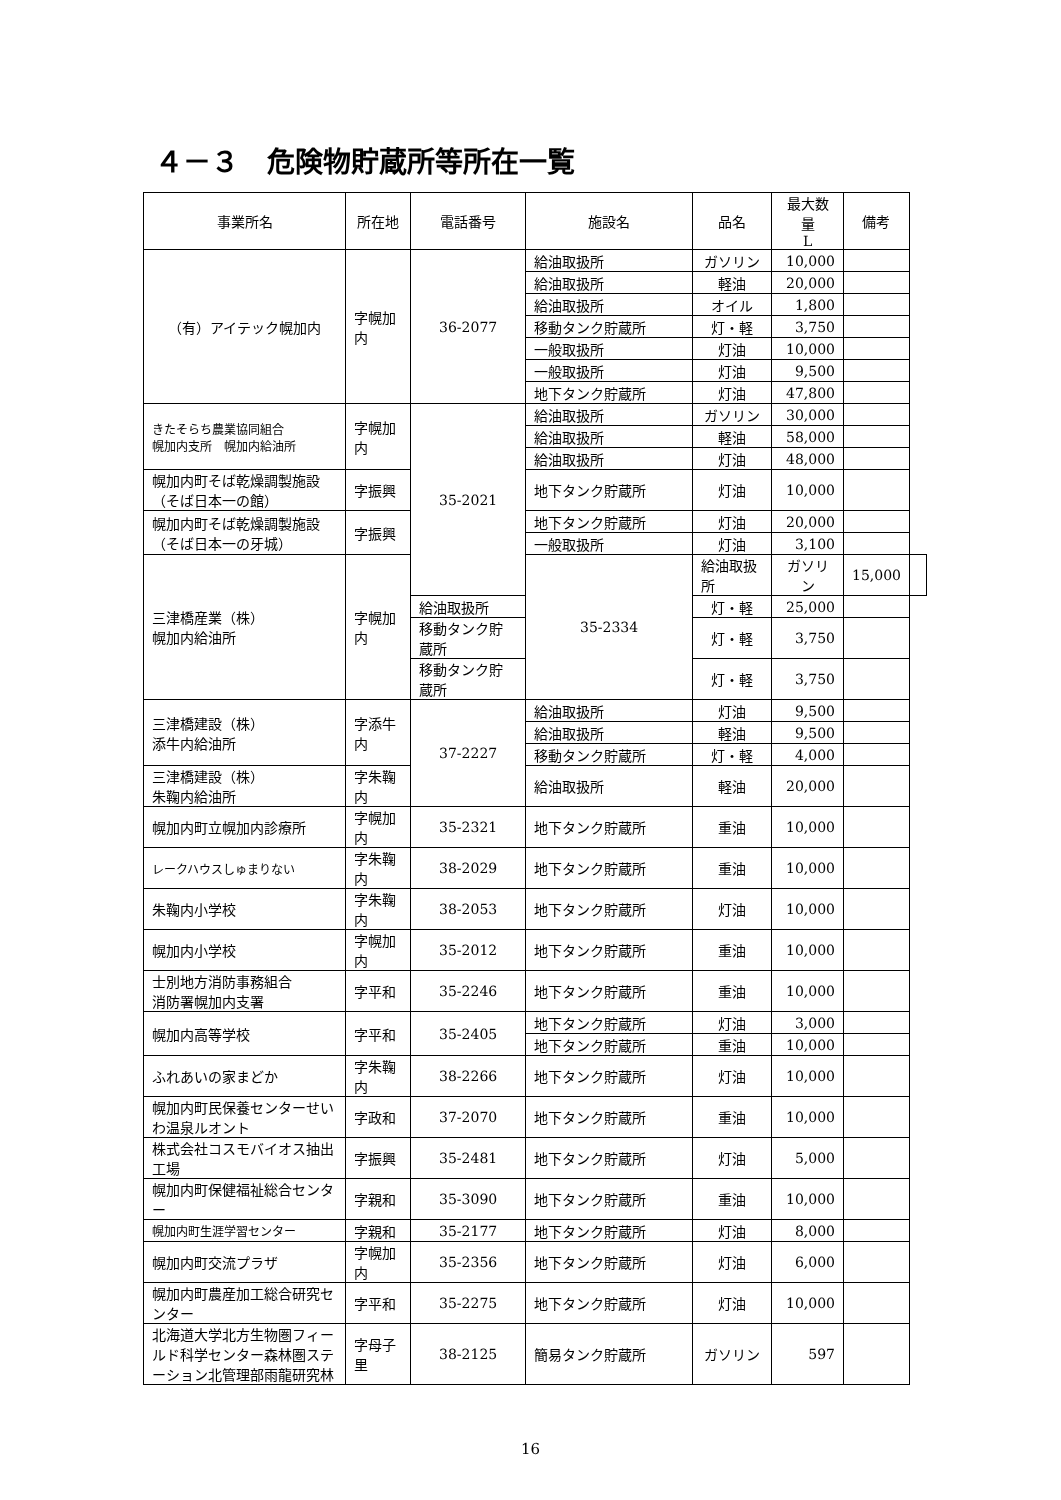４－３　危険物貯蔵所等所在一覧
| 事業所名 | 所在地 | 電話番号 | 施設名 | 品名 | 最大数量 L | 備考 | |
| --- | --- | --- | --- | --- | --- | --- | --- |
| （有）アイテック幌加内 | 字幌加内 | 36-2077 | 給油取扱所 | ガソリン | 10,000 | | |
| | | | 給油取扱所 | 軽油 | 20,000 | | |
| | | | 給油取扱所 | オイル | 1,800 | | |
| | | | 移動タンク貯蔵所 | 灯・軽 | 3,750 | | |
| | | | 一般取扱所 | 灯油 | 10,000 | | |
| | | | 一般取扱所 | 灯油 | 9,500 | | |
| | | | 地下タンク貯蔵所 | 灯油 | 47,800 | | |
| きたそらち農業協同組合 幌加内支所 幌加内給油所 | 字幌加内 | 35-2021 | 給油取扱所 | ガソリン | 30,000 | | |
| | | | 給油取扱所 | 軽油 | 58,000 | | |
| | | | 給油取扱所 | 灯油 | 48,000 | | |
| 幌加内町そば乾燥調製施設（そば日本一の館） | 字振興 | | 地下タンク貯蔵所 | 灯油 | 10,000 | | |
| 幌加内町そば乾燥調製施設（そば日本一の牙城） | 字振興 | | 地下タンク貯蔵所 | 灯油 | 20,000 | | |
| | | | 一般取扱所 | 灯油 | 3,100 | | |
| 三津橋産業（株） 幌加内給油所 | 字幌加内 | | 35-2334 | 給油取扱所 | ガソリン | 15,000 | |
| | | 給油取扱所 | | 灯・軽 | 25,000 | | |
| | | 移動タンク貯蔵所 | | 灯・軽 | 3,750 | | |
| | | 移動タンク貯蔵所 | | 灯・軽 | 3,750 | | |
| 三津橋建設（株） 添牛内給油所 | 字添牛内 | 37-2227 | 給油取扱所 | 灯油 | 9,500 | | |
| | | | 給油取扱所 | 軽油 | 9,500 | | |
| | | | 移動タンク貯蔵所 | 灯・軽 | 4,000 | | |
| 三津橋建設（株） 朱鞠内給油所 | 字朱鞠内 | | 給油取扱所 | 軽油 | 20,000 | | |
| 幌加内町立幌加内診療所 | 字幌加内 | 35-2321 | 地下タンク貯蔵所 | 重油 | 10,000 | | |
| レークハウスしゅまりない | 字朱鞠内 | 38-2029 | 地下タンク貯蔵所 | 重油 | 10,000 | | |
| 朱鞠内小学校 | 字朱鞠内 | 38-2053 | 地下タンク貯蔵所 | 灯油 | 10,000 | | |
| 幌加内小学校 | 字幌加内 | 35-2012 | 地下タンク貯蔵所 | 重油 | 10,000 | | |
| 士別地方消防事務組合 消防署幌加内支署 | 字平和 | 35-2246 | 地下タンク貯蔵所 | 重油 | 10,000 | | |
| 幌加内高等学校 | 字平和 | 35-2405 | 地下タンク貯蔵所 | 灯油 | 3,000 | | |
| | | | 地下タンク貯蔵所 | 重油 | 10,000 | | |
| ふれあいの家まどか | 字朱鞠内 | 38-2266 | 地下タンク貯蔵所 | 灯油 | 10,000 | | |
| 幌加内町民保養センターせいわ温泉ルオント | 字政和 | 37-2070 | 地下タンク貯蔵所 | 重油 | 10,000 | | |
| 株式会社コスモバイオス抽出工場 | 字振興 | 35-2481 | 地下タンク貯蔵所 | 灯油 | 5,000 | | |
| 幌加内町保健福祉総合センター | 字親和 | 35-3090 | 地下タンク貯蔵所 | 重油 | 10,000 | | |
| 幌加内町生涯学習センター | 字親和 | 35-2177 | 地下タンク貯蔵所 | 灯油 | 8,000 | | |
| 幌加内町交流プラザ | 字幌加内 | 35-2356 | 地下タンク貯蔵所 | 灯油 | 6,000 | | |
| 幌加内町農産加工総合研究センター | 字平和 | 35-2275 | 地下タンク貯蔵所 | 灯油 | 10,000 | | |
| 北海道大学北方生物圏フィールド科学センター森林圏ステーション北管理部雨龍研究林 | 字母子里 | 38-2125 | 簡易タンク貯蔵所 | ガソリン | 597 | | |
16